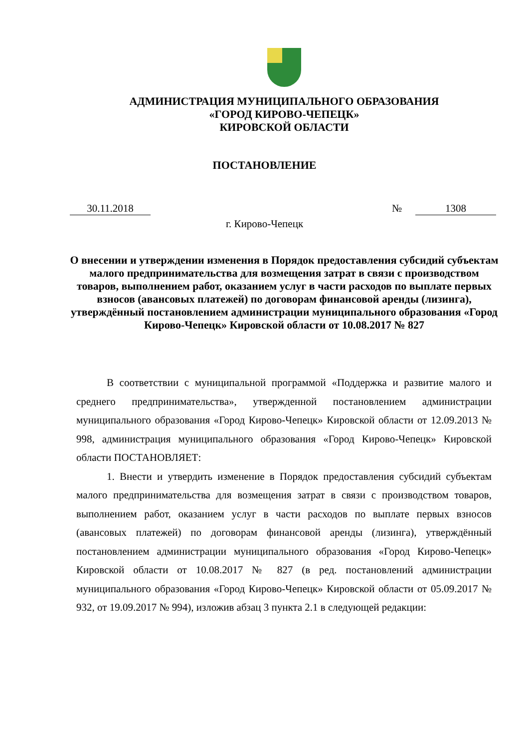АДМИНИСТРАЦИЯ МУНИЦИПАЛЬНОГО ОБРАЗОВАНИЯ
«ГОРОД КИРОВО-ЧЕПЕЦК»
КИРОВСКОЙ ОБЛАСТИ
ПОСТАНОВЛЕНИЕ
30.11.2018 № 1308
г. Кирово-Чепецк
О внесении и утверждении изменения в Порядок предоставления субсидий субъектам малого предпринимательства для возмещения затрат в связи с производством товаров, выполнением работ, оказанием услуг в части расходов по выплате первых взносов (авансовых платежей) по договорам финансовой аренды (лизинга), утверждённый постановлением администрации муниципального образования «Город Кирово-Чепецк» Кировской области от 10.08.2017 № 827
В соответствии с муниципальной программой «Поддержка и развитие малого и среднего предпринимательства», утвержденной постановлением администрации муниципального образования «Город Кирово-Чепецк» Кировской области от 12.09.2013 № 998, администрация муниципального образования «Город Кирово-Чепецк» Кировской области ПОСТАНОВЛЯЕТ:
1. Внести и утвердить изменение в Порядок предоставления субсидий субъектам малого предпринимательства для возмещения затрат в связи с производством товаров, выполнением работ, оказанием услуг в части расходов по выплате первых взносов (авансовых платежей) по договорам финансовой аренды (лизинга), утверждённый постановлением администрации муниципального образования «Город Кирово-Чепецк» Кировской области от 10.08.2017 № 827 (в ред. постановлений администрации муниципального образования «Город Кирово-Чепецк» Кировской области от 05.09.2017 № 932, от 19.09.2017 № 994), изложив абзац 3 пункта 2.1 в следующей редакции: